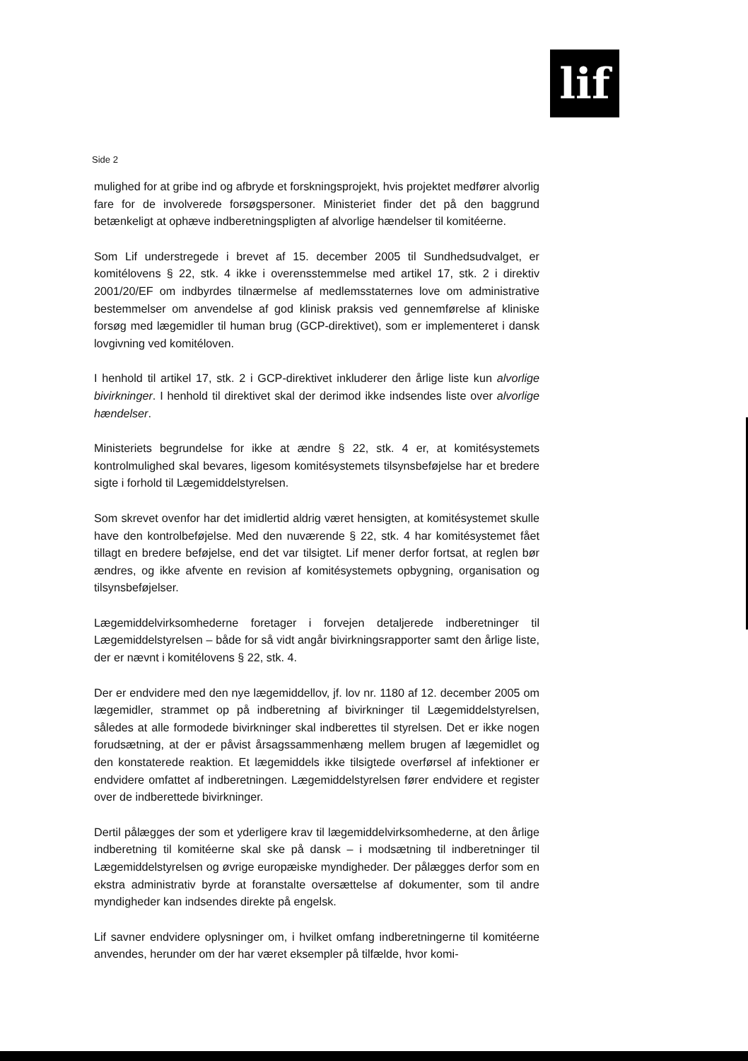lif
Side 2
mulighed for at gribe ind og afbryde et forskningsprojekt, hvis projektet medfører alvorlig fare for de involverede forsøgspersoner. Ministeriet finder det på den baggrund betænkeligt at ophæve indberetningspligten af alvorlige hændelser til komitéerne.
Som Lif understregede i brevet af 15. december 2005 til Sundhedsudvalget, er komitélovens § 22, stk. 4 ikke i overensstemmelse med artikel 17, stk. 2 i direktiv 2001/20/EF om indbyrdes tilnærmelse af medlemsstaternes love om administrative bestemmelser om anvendelse af god klinisk praksis ved gennemførelse af kliniske forsøg med lægemidler til human brug (GCP-direktivet), som er implementeret i dansk lovgivning ved komitéloven.
I henhold til artikel 17, stk. 2 i GCP-direktivet inkluderer den årlige liste kun alvorlige bivirkninger. I henhold til direktivet skal der derimod ikke indsendes liste over alvorlige hændelser.
Ministeriets begrundelse for ikke at ændre § 22, stk. 4 er, at komitésystemets kontrolmulighed skal bevares, ligesom komitésystemets tilsynsbeføjelse har et bredere sigte i forhold til Lægemiddelstyrelsen.
Som skrevet ovenfor har det imidlertid aldrig været hensigten, at komitésystemet skulle have den kontrolbeføjelse. Med den nuværende § 22, stk. 4 har komitésystemet fået tillagt en bredere beføjelse, end det var tilsigtet. Lif mener derfor fortsat, at reglen bør ændres, og ikke afvente en revision af komitésystemets opbygning, organisation og tilsynsbeføjelser.
Lægemiddelvirksomhederne foretager i forvejen detaljerede indberetninger til Lægemiddelstyrelsen – både for så vidt angår bivirkningsrapporter samt den årlige liste, der er nævnt i komitélovens § 22, stk. 4.
Der er endvidere med den nye lægemiddellov, jf. lov nr. 1180 af 12. december 2005 om lægemidler, strammet op på indberetning af bivirkninger til Lægemiddelstyrelsen, således at alle formodede bivirkninger skal indberettes til styrelsen. Det er ikke nogen forudsætning, at der er påvist årsagssammenhæng mellem brugen af lægemidlet og den konstaterede reaktion. Et lægemiddels ikke tilsigtede overførsel af infektioner er endvidere omfattet af indberetningen. Lægemiddelstyrelsen fører endvidere et register over de indberettede bivirkninger.
Dertil pålægges der som et yderligere krav til lægemiddelvirksomhederne, at den årlige indberetning til komitéerne skal ske på dansk – i modsætning til indberetninger til Lægemiddelstyrelsen og øvrige europæiske myndigheder. Der pålægges derfor som en ekstra administrativ byrde at foranstalte oversættelse af dokumenter, som til andre myndigheder kan indsendes direkte på engelsk.
Lif savner endvidere oplysninger om, i hvilket omfang indberetningerne til komitéerne anvendes, herunder om der har været eksempler på tilfælde, hvor komi-